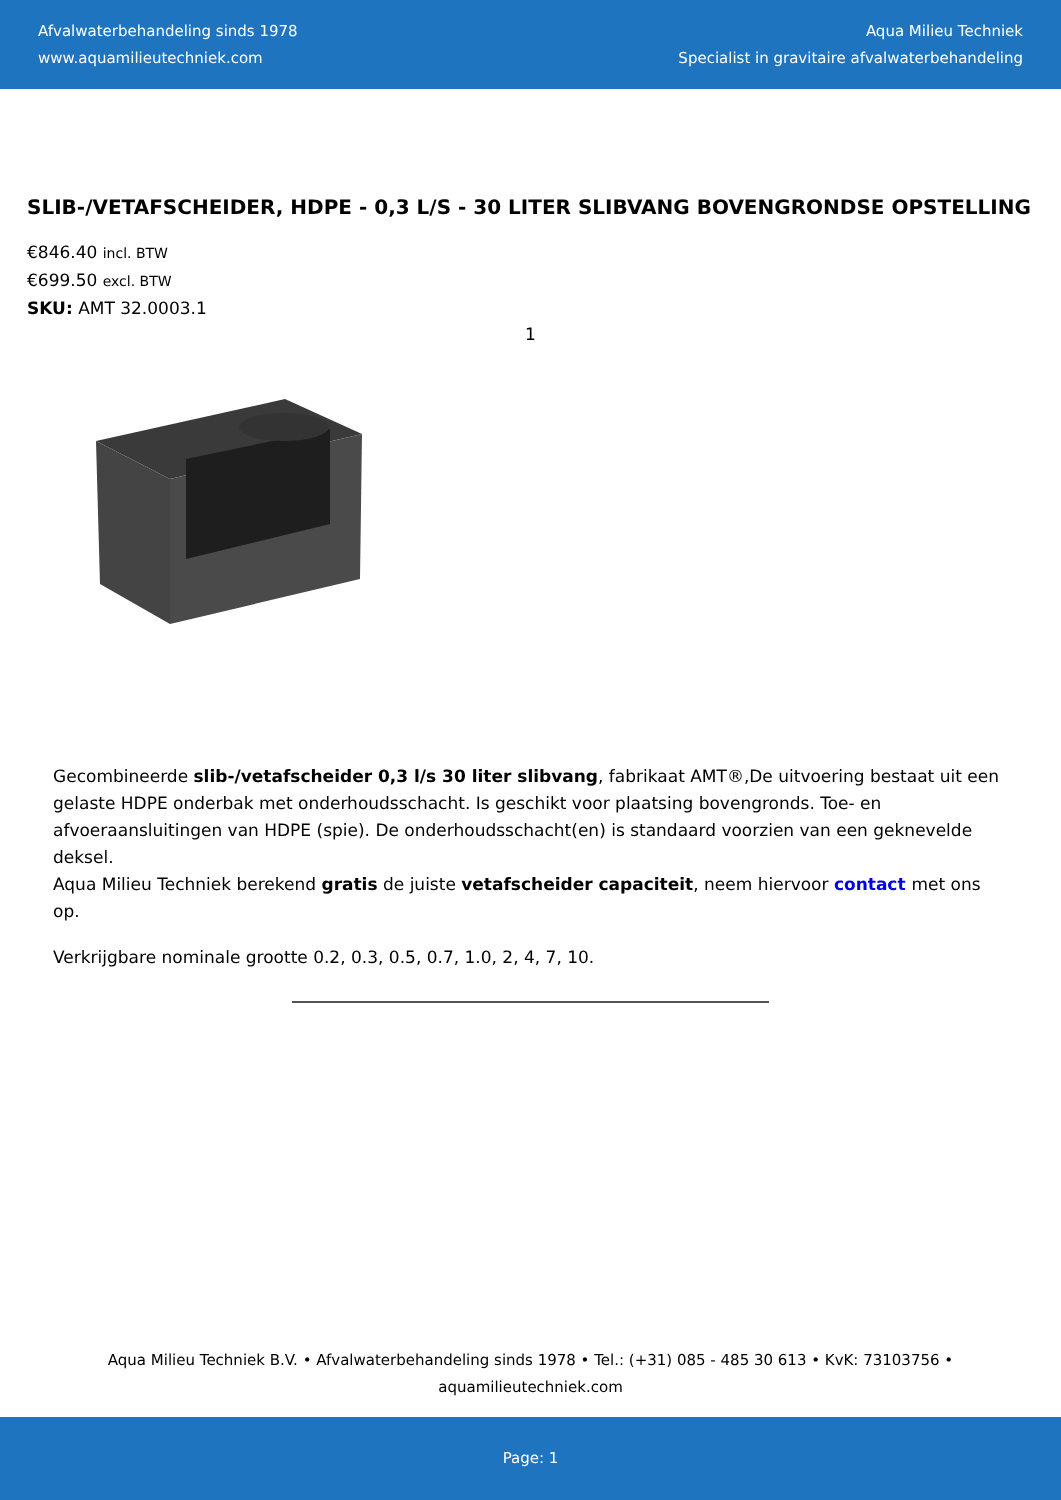Afvalwaterbehandeling sinds 1978
www.aquamilieutechniek.com
Aqua Milieu Techniek
Specialist in gravitaire afvalwaterbehandeling
SLIB-/VETAFSCHEIDER, HDPE - 0,3 L/S - 30 LITER SLIBVANG BOVENGRONDSE OPSTELLING
€846.40 incl. BTW
€699.50 excl. BTW
SKU: AMT 32.0003.1
1
Gecombineerde slib-/vetafscheider 0,3 l/s 30 liter slibvang, fabrikaat AMT®,De uitvoering bestaat uit een gelaste HDPE onderbak met onderhoudsschacht. Is geschikt voor plaatsing bovengronds. Toe- en afvoeraansluitingen van HDPE (spie). De onderhoudsschacht(en) is standaard voorzien van een geknevelde deksel.
Aqua Milieu Techniek berekend gratis de juiste vetafscheider capaciteit, neem hiervoor contact met ons op.
Verkrijgbare nominale grootte 0.2, 0.3, 0.5, 0.7, 1.0, 2, 4, 7, 10.
Aqua Milieu Techniek B.V. • Afvalwaterbehandeling sinds 1978 • Tel.: (+31) 085 - 485 30 613 • KvK: 73103756 •
aquamilieutechniek.com
Page: 1